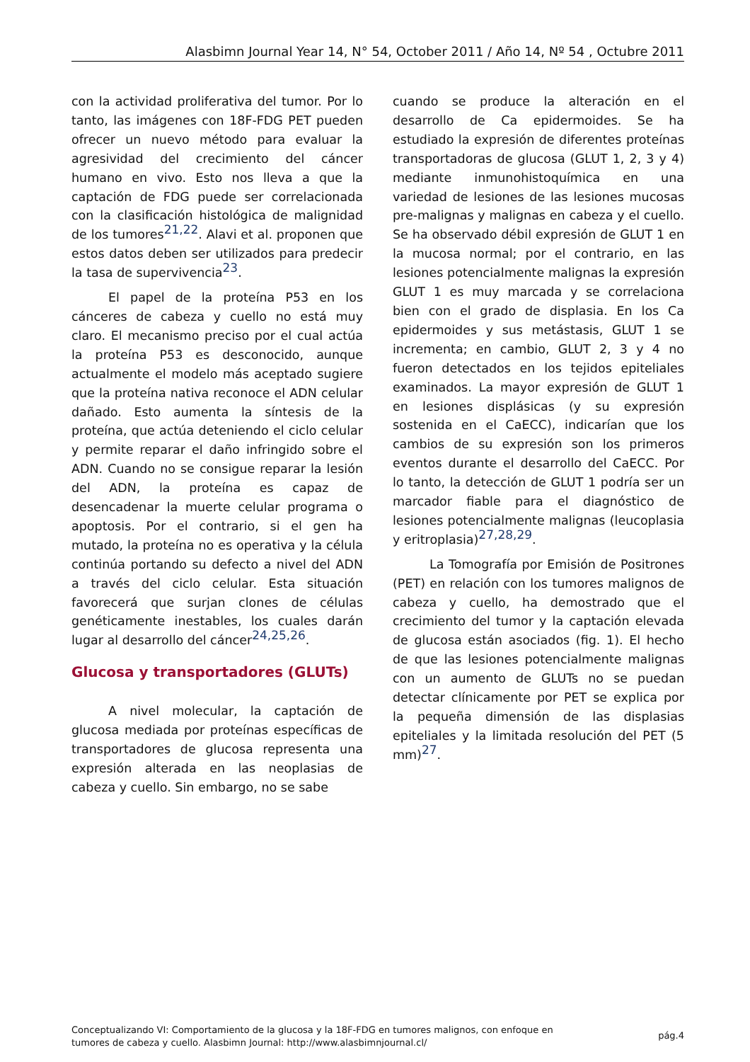Alasbimn Journal Year 14, N° 54, October 2011 / Año 14, Nº 54 , Octubre 2011
con la actividad proliferativa del tumor. Por lo tanto, las imágenes con 18F-FDG PET pueden ofrecer un nuevo método para evaluar la agresividad del crecimiento del cáncer humano en vivo. Esto nos lleva a que la captación de FDG puede ser correlacionada con la clasificación histológica de malignidad de los tumores<sup>21,22</sup>. Alavi et al. proponen que estos datos deben ser utilizados para predecir la tasa de supervivencia<sup>23</sup>.
El papel de la proteína P53 en los cánceres de cabeza y cuello no está muy claro. El mecanismo preciso por el cual actúa la proteína P53 es desconocido, aunque actualmente el modelo más aceptado sugiere que la proteína nativa reconoce el ADN celular dañado. Esto aumenta la síntesis de la proteína, que actúa deteniendo el ciclo celular y permite reparar el daño infringido sobre el ADN. Cuando no se consigue reparar la lesión del ADN, la proteína es capaz de desencadenar la muerte celular programa o apoptosis. Por el contrario, si el gen ha mutado, la proteína no es operativa y la célula continúa portando su defecto a nivel del ADN a través del ciclo celular. Esta situación favorecerá que surjan clones de células genéticamente inestables, los cuales darán lugar al desarrollo del cáncer<sup>24,25,26</sup>.
Glucosa y transportadores (GLUTs)
A nivel molecular, la captación de glucosa mediada por proteínas específicas de transportadores de glucosa representa una expresión alterada en las neoplasias de cabeza y cuello. Sin embargo, no se sabe
cuando se produce la alteración en el desarrollo de Ca epidermoides. Se ha estudiado la expresión de diferentes proteínas transportadoras de glucosa (GLUT 1, 2, 3 y 4) mediante inmunohistoquímica en una variedad de lesiones de las lesiones mucosas pre-malignas y malignas en cabeza y el cuello. Se ha observado débil expresión de GLUT 1 en la mucosa normal; por el contrario, en las lesiones potencialmente malignas la expresión GLUT 1 es muy marcada y se correlaciona bien con el grado de displasia. En los Ca epidermoides y sus metástasis, GLUT 1 se incrementa; en cambio, GLUT 2, 3 y 4 no fueron detectados en los tejidos epiteliales examinados. La mayor expresión de GLUT 1 en lesiones displásicas (y su expresión sostenida en el CaECC), indicarían que los cambios de su expresión son los primeros eventos durante el desarrollo del CaECC. Por lo tanto, la detección de GLUT 1 podría ser un marcador fiable para el diagnóstico de lesiones potencialmente malignas (leucoplasia y eritroplasia)<sup>27,28,29</sup>.
La Tomografía por Emisión de Positrones (PET) en relación con los tumores malignos de cabeza y cuello, ha demostrado que el crecimiento del tumor y la captación elevada de glucosa están asociados (fig. 1). El hecho de que las lesiones potencialmente malignas con un aumento de GLUTs no se puedan detectar clínicamente por PET se explica por la pequeña dimensión de las displasias epiteliales y la limitada resolución del PET (5 mm)<sup>27</sup>.
Conceptualizando VI: Comportamiento de la glucosa y la 18F-FDG en tumores malignos, con enfoque en
tumores de cabeza y cuello. Alasbimn Journal: http://www.alasbimnjournal.cl/
pág.4